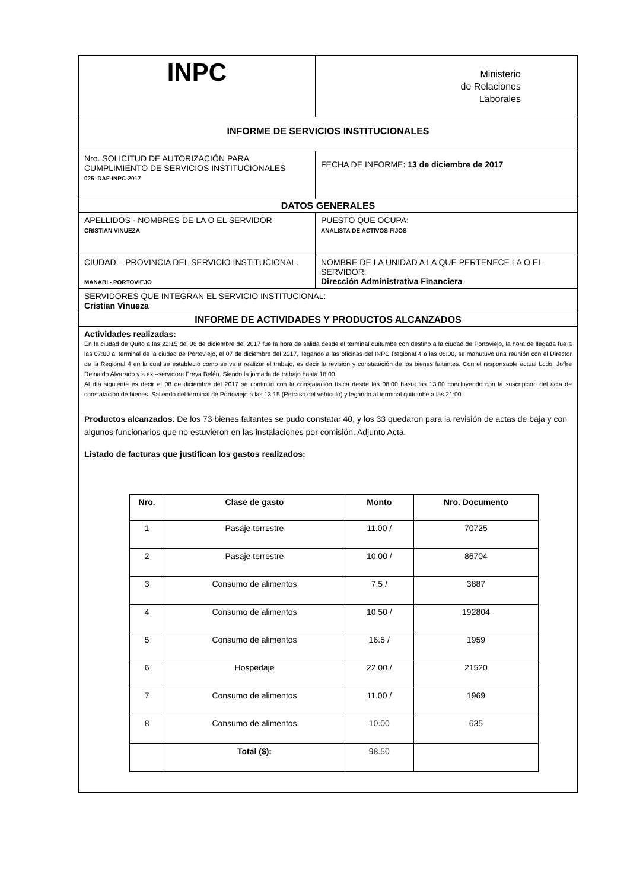| INPC | Ministerio de Relaciones Laborales |
| INFORME DE SERVICIOS INSTITUCIONALES | |
| Nro. SOLICITUD DE AUTORIZACIÓN PARA CUMPLIMIENTO DE SERVICIOS INSTITUCIONALES 025–DAF-INPC-2017 | FECHA DE INFORME: 13 de diciembre de 2017 |
| DATOS GENERALES | |
| APELLIDOS - NOMBRES DE LA O EL SERVIDOR CRISTIAN VINUEZA | PUESTO QUE OCUPA: ANALISTA DE ACTIVOS FIJOS |
| CIUDAD – PROVINCIA DEL SERVICIO INSTITUCIONAL. MANABI - PORTOVIEJO | NOMBRE DE LA UNIDAD A LA QUE PERTENECE LA O EL SERVIDOR: Dirección Administrativa Financiera |
| SERVIDORES QUE INTEGRAN EL SERVICIO INSTITUCIONAL: Cristian Vinueza | |
| INFORME DE ACTIVIDADES Y PRODUCTOS ALCANZADOS | |
| Actividades realizadas: En la ciudad de Quito a las 22:15 del 06 de diciembre del 2017 fue la hora de salida desde el terminal quitumbe con destino a la ciudad de Portoviejo, la hora de llegada fue a las 07:00 al terminal de la ciudad de Portoviejo, el 07 de diciembre del 2017, llegando a las oficinas del INPC Regional 4 a las 08:00, se manutuvo una reunión con el Director de la Regional 4 en la cual se estableció como se va a realizar el trabajo, es decir la revisión y constatación de los bienes faltantes. Con el responsable actual Lcdo. Joffre Reinaldo Alvarado y a ex –servidora Freya Belén. Siendo la jornada de trabajo hasta 18:00. Al día siguiente es decir el 08 de diciembre del 2017 se continúo con la constatación física desde las 08:00 hasta las 13:00 concluyendo con la suscripción del acta de constatación de bienes. Saliendo del terminal de Portoviejo a las 13:15 (Retraso del vehículo) y legando al terminal quitumbe a las 21:00 Productos alcanzados : De los 73 bienes faltantes se pudo constatar 40, y los 33 quedaron para la revisión de actas de baja y con algunos funcionarios que no estuvieron en las instalaciones por comisión. Adjunto Acta. Listado de facturas que justifican los gastos realizados: / Nro. / Clase de gasto / Monto / Nro. Documento / / --- / --- / --- / --- / / 1 / Pasaje terrestre / 11.00 / / 70725 / / 2 / Pasaje terrestre / 10.00 / / 86704 / / 3 / Consumo de alimentos / 7.5 / / 3887 / / 4 / Consumo de alimentos / 10.50 / / 192804 / / 5 / Consumo de alimentos / 16.5 / / 1959 / / 6 / Hospedaje / 22.00 / / 21520 / / 7 / Consumo de alimentos / 11.00 / / 1969 / / 8 / Consumo de alimentos / 10.00 / 635 / / / Total ($): / 98.50 / / | |